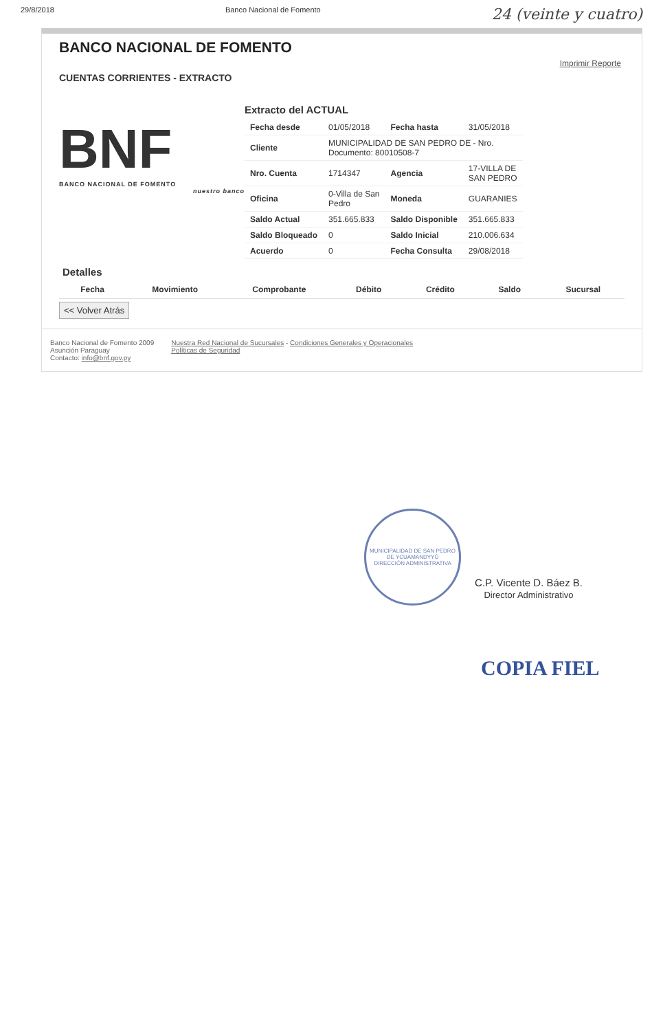29/8/2018 Banco Nacional de Fomento 24 (veinte y cuatro)
BANCO NACIONAL DE FOMENTO
Imprimir Reporte
CUENTAS CORRIENTES - EXTRACTO
BNF
BANCO NACIONAL DE FOMENTO
nuestro banco
Extracto del ACTUAL
| Fecha desde | 01/05/2018 | Fecha hasta | 31/05/2018 |
| Cliente | MUNICIPALIDAD DE SAN PEDRO DE - Nro. Documento: 80010508-7 | | |
| Nro. Cuenta | 1714347 | Agencia | 17-VILLA DE SAN PEDRO |
| Oficina | 0-Villa de San Pedro | Moneda | GUARANIES |
| Saldo Actual | 351.665.833 | Saldo Disponible | 351.665.833 |
| Saldo Bloqueado | 0 | Saldo Inicial | 210.006.634 |
| Acuerdo | 0 | Fecha Consulta | 29/08/2018 |
Detalles
| Fecha | Movimiento | Comprobante | Débito | Crédito | Saldo | Sucursal |
| --- | --- | --- | --- | --- | --- | --- |
<< Volver Atrás
Banco Nacional de Fomento 2009
Asunción Paraguay
Contacto: info@bnf.gov.py
Nuestra Red Nacional de Sucursales - Condiciones Generales y Operacionales
Políticas de Seguridad
MUNICIPALIDAD DE SAN PEDRO DE YCUAMANDYYÚ
DIRECCIÓN ADMINISTRATIVA
C.P. Vicente D. Báez B.
Director Administrativo
COPIA FIEL